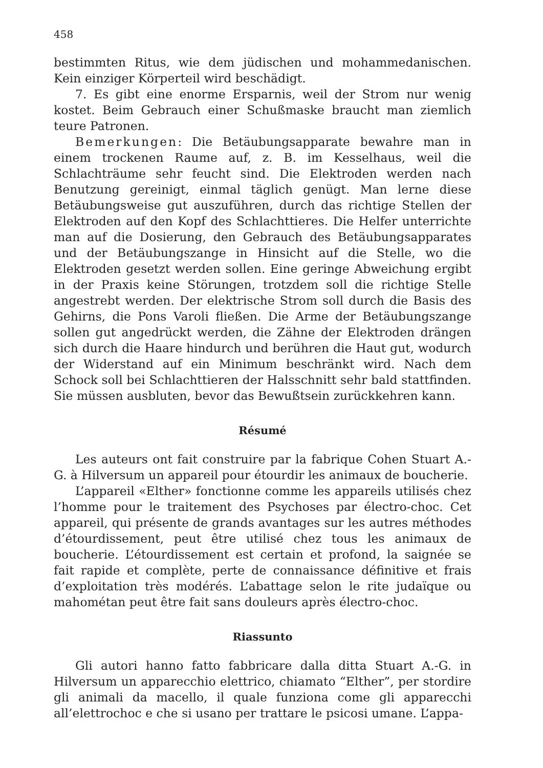458
bestimmten Ritus, wie dem jüdischen und mohammedanischen. Kein einziger Körperteil wird beschädigt.
7. Es gibt eine enorme Ersparnis, weil der Strom nur wenig kostet. Beim Gebrauch einer Schußmaske braucht man ziemlich teure Patronen.
Bemerkungen: Die Betäubungsapparate bewahre man in einem trockenen Raume auf, z. B. im Kesselhaus, weil die Schlachträume sehr feucht sind. Die Elektroden werden nach Benutzung gereinigt, einmal täglich genügt. Man lerne diese Betäubungsweise gut auszuführen, durch das richtige Stellen der Elektroden auf den Kopf des Schlachttieres. Die Helfer unterrichte man auf die Dosierung, den Gebrauch des Betäubungsapparates und der Betäubungszange in Hinsicht auf die Stelle, wo die Elektroden gesetzt werden sollen. Eine geringe Abweichung ergibt in der Praxis keine Störungen, trotzdem soll die richtige Stelle angestrebt werden. Der elektrische Strom soll durch die Basis des Gehirns, die Pons Varoli fließen. Die Arme der Betäubungszange sollen gut angedrückt werden, die Zähne der Elektroden drängen sich durch die Haare hindurch und berühren die Haut gut, wodurch der Widerstand auf ein Minimum beschränkt wird. Nach dem Schock soll bei Schlachttieren der Halsschnitt sehr bald stattfinden. Sie müssen ausbluten, bevor das Bewußtsein zurückkehren kann.
Résumé
Les auteurs ont fait construire par la fabrique Cohen Stuart A.-G. à Hilversum un appareil pour étourdir les animaux de boucherie.
L’appareil «Elther» fonctionne comme les appareils utilisés chez l’homme pour le traitement des Psychoses par électro-choc. Cet appareil, qui présente de grands avantages sur les autres méthodes d’étourdissement, peut être utilisé chez tous les animaux de boucherie. L’étourdissement est certain et profond, la saignée se fait rapide et complète, perte de connaissance définitive et frais d’exploitation très modérés. L’abattage selon le rite judaïque ou mahométan peut être fait sans douleurs après électro-choc.
Riassunto
Gli autori hanno fatto fabbricare dalla ditta Stuart A.-G. in Hilversum un apparecchio elettrico, chiamato “Elther”, per stordire gli animali da macello, il quale funziona come gli apparecchi all’elettrochoc e che si usano per trattare le psicosi umane. L’appa-